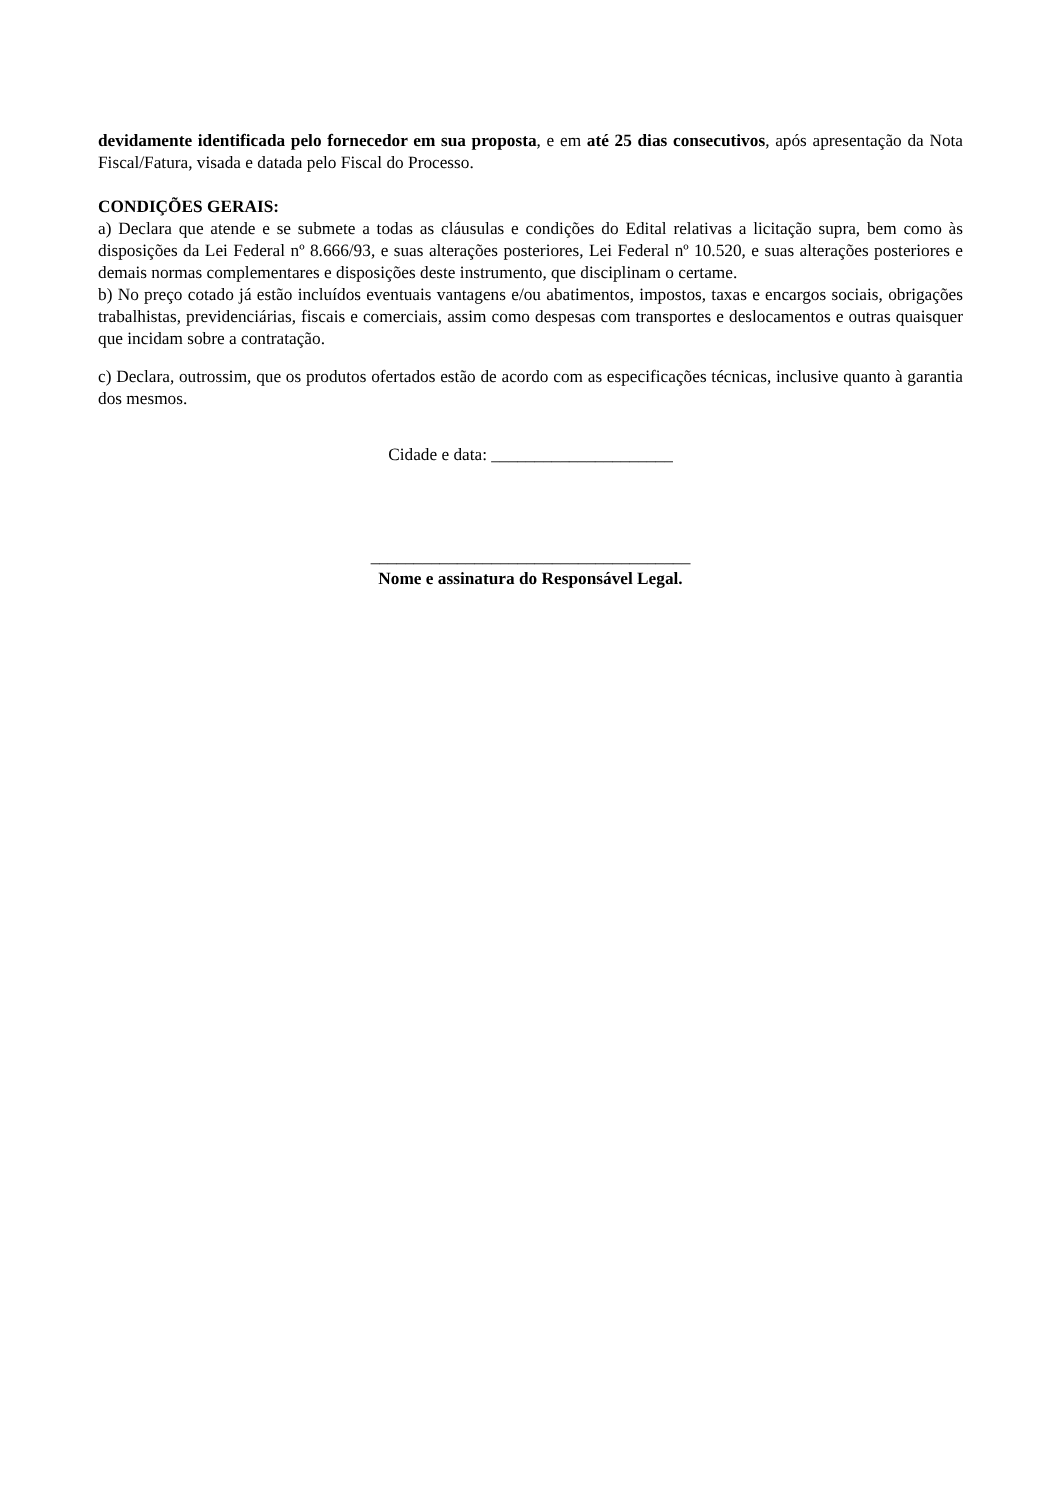devidamente identificada pelo fornecedor em sua proposta, e em até 25 dias consecutivos, após apresentação da Nota Fiscal/Fatura, visada e datada pelo Fiscal do Processo.
CONDIÇÕES GERAIS:
a) Declara que atende e se submete a todas as cláusulas e condições do Edital relativas a licitação supra, bem como às disposições da Lei Federal nº 8.666/93, e suas alterações posteriores, Lei Federal nº 10.520, e suas alterações posteriores e demais normas complementares e disposições deste instrumento, que disciplinam o certame.
b) No preço cotado já estão incluídos eventuais vantagens e/ou abatimentos, impostos, taxas e encargos sociais, obrigações trabalhistas, previdenciárias, fiscais e comerciais, assim como despesas com transportes e deslocamentos e outras quaisquer que incidam sobre a contratação.
c) Declara, outrossim, que os produtos ofertados estão de acordo com as especificações técnicas, inclusive quanto à garantia dos mesmos.
Cidade e data: _____________________
_____________________________________
Nome e assinatura do Responsável Legal.